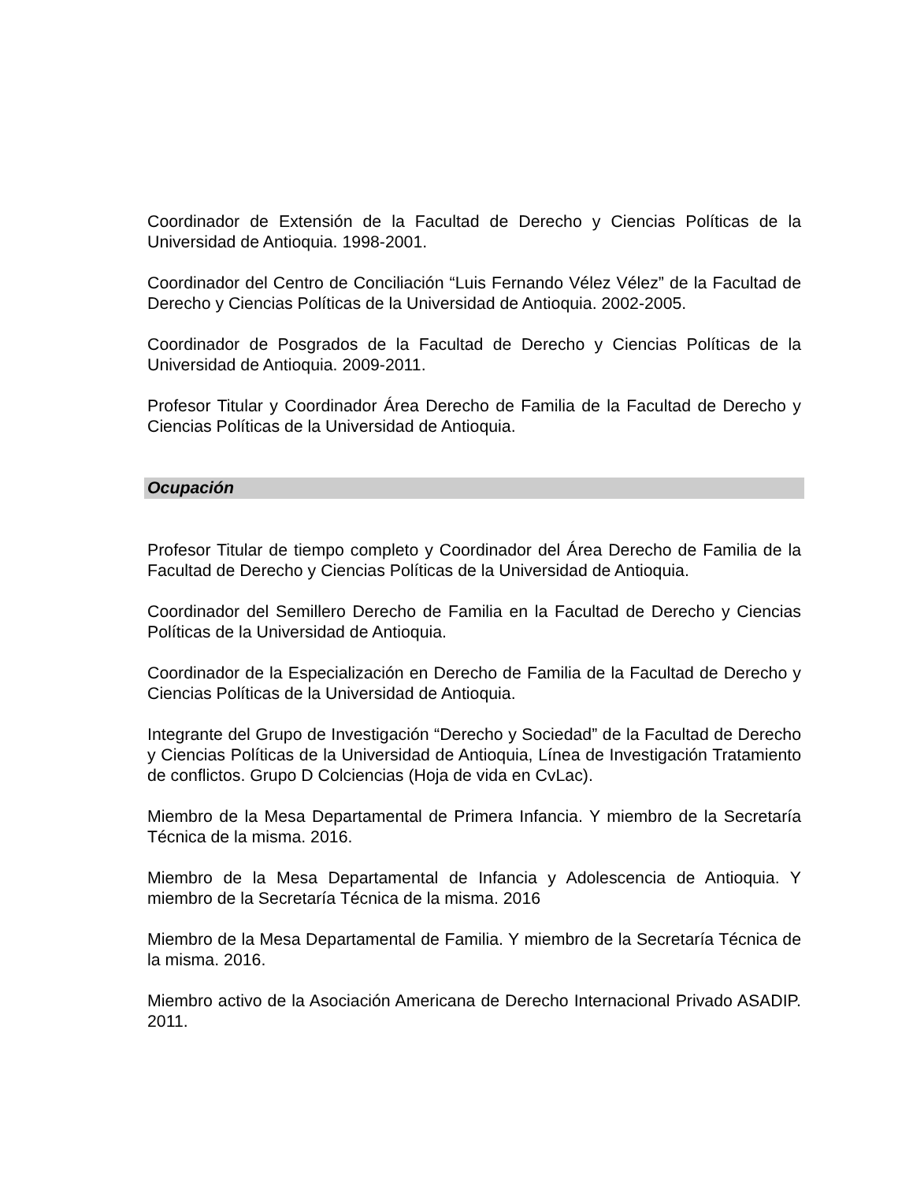Coordinador de Extensión de la Facultad de Derecho y Ciencias Políticas de la Universidad de Antioquia. 1998-2001.
Coordinador del Centro de Conciliación “Luis Fernando Vélez Vélez” de la Facultad de Derecho y Ciencias Políticas de la Universidad de Antioquia. 2002-2005.
Coordinador de Posgrados de la Facultad de Derecho y Ciencias Políticas de la Universidad de Antioquia. 2009-2011.
Profesor Titular y Coordinador Área Derecho de Familia de la Facultad de Derecho y Ciencias Políticas de la Universidad de Antioquia.
Ocupación
Profesor Titular de tiempo completo y Coordinador del Área Derecho de Familia de la Facultad de Derecho y Ciencias Políticas de la Universidad de Antioquia.
Coordinador del Semillero Derecho de Familia en la Facultad de Derecho y Ciencias Políticas de la Universidad de Antioquia.
Coordinador de la Especialización en Derecho de Familia de la Facultad de Derecho y Ciencias Políticas de la Universidad de Antioquia.
Integrante del Grupo de Investigación “Derecho y Sociedad” de la Facultad de Derecho y Ciencias Políticas de la Universidad de Antioquia, Línea de Investigación Tratamiento de conflictos. Grupo D Colciencias (Hoja de vida en CvLac).
Miembro de la Mesa Departamental de Primera Infancia. Y miembro de la Secretaría Técnica de la misma. 2016.
Miembro de la Mesa Departamental de Infancia y Adolescencia de Antioquia. Y miembro de la Secretaría Técnica de la misma. 2016
Miembro de la Mesa Departamental de Familia. Y miembro de la Secretaría Técnica de la misma. 2016.
Miembro activo de la Asociación Americana de Derecho Internacional Privado ASADIP. 2011.